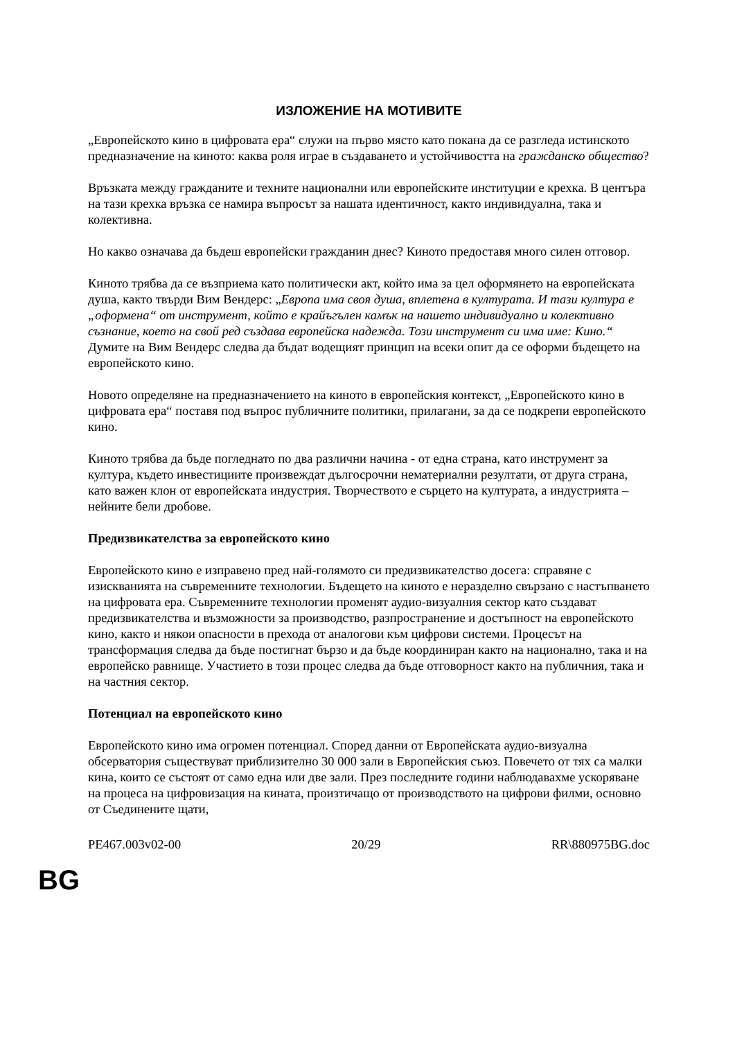ИЗЛОЖЕНИЕ НА МОТИВИТЕ
„Европейското кино в цифровата ера“ служи на първо място като покана да се разгледа истинското предназначение на киното: каква роля играе в създаването и устойчивостта на гражданско общество?
Връзката между гражданите и техните национални или европейските институции е крехка. В центъра на тази крехка връзка се намира въпросът за нашата идентичност, както индивидуална, така и колективна.
Но какво означава да бъдеш европейски гражданин днес? Киното предоставя много силен отговор.
Киното трябва да се възприема като политически акт, който има за цел оформянето на европейската душа, както твърди Вим Вендерс: „Европа има своя душа, вплетена в културата. И тази култура е „оформена“ от инструмент, който е крайъгълен камък на нашето индивидуално и колективно съзнание, което на свой ред създава европейска надежда. Този инструмент си има име: Кино.“ Думите на Вим Вендерс следва да бъдат водещият принцип на всеки опит да се оформи бъдещето на европейското кино.
Новото определяне на предназначението на киното в европейския контекст, „Европейското кино в цифровата ера“ поставя под въпрос публичните политики, прилагани, за да се подкрепи европейското кино.
Киното трябва да бъде погледнато по два различни начина - от една страна, като инструмент за култура, където инвестициите произвеждат дългосрочни нематериални резултати, от друга страна, като важен клон от европейската индустрия. Творчеството е сърцето на културата, а индустрията – нейните бели дробове.
Предизвикателства за европейското кино
Европейското кино е изправено пред най-голямото си предизвикателство досега: справяне с изискванията на съвременните технологии. Бъдещето на киното е неразделно свързано с настъпването на цифровата ера. Съвременните технологии променят аудио-визуалния сектор като създават предизвикателства и възможности за производство, разпространение и достъпност на европейското кино, както и някои опасности в прехода от аналогови към цифрови системи. Процесът на трансформация следва да бъде постигнат бързо и да бъде координиран както на национално, така и на европейско равнище. Участието в този процес следва да бъде отговорност както на публичния, така и на частния сектор.
Потенциал на европейското кино
Европейското кино има огромен потенциал. Според данни от Европейската аудио-визуална обсерватория съществуват приблизително 30 000 зали в Европейския съюз. Повечето от тях са малки кина, които се състоят от само една или две зали. През последните години наблюдавахме ускоряване на процеса на цифровизация на кината, произтичащо от производството на цифрови филми, основно от Съединените щати,
PE467.003v02-00 20/29 RR\880975BG.doc
BG